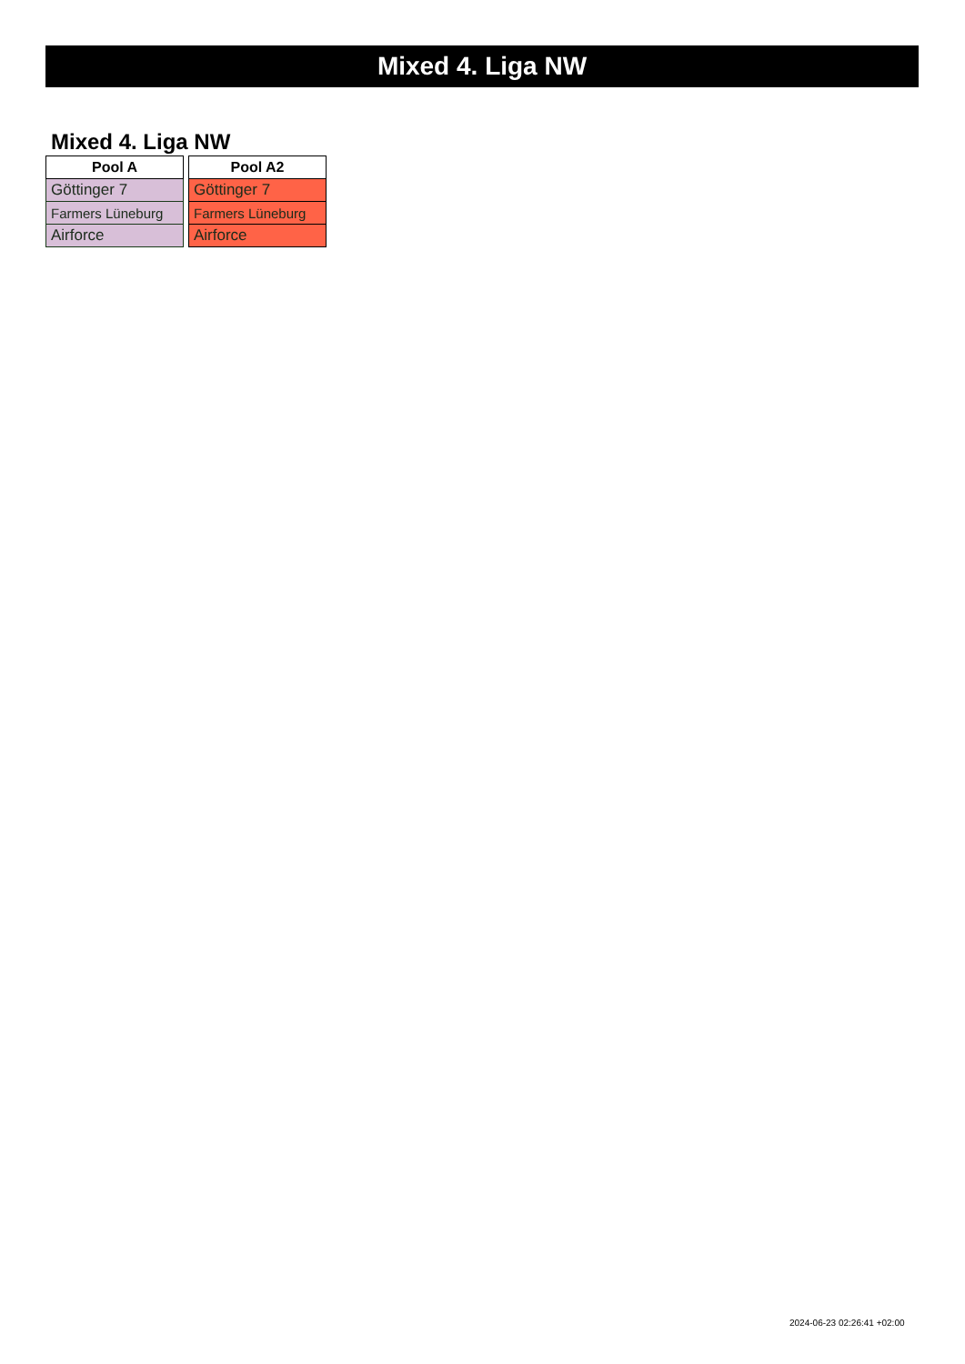Mixed 4. Liga NW
Mixed 4. Liga NW
| Pool A |
| --- |
| Göttinger 7 |
| Farmers Lüneburg |
| Airforce |
| Pool A2 |
| --- |
| Göttinger 7 |
| Farmers Lüneburg |
| Airforce |
2024-06-23 02:26:41 +02:00